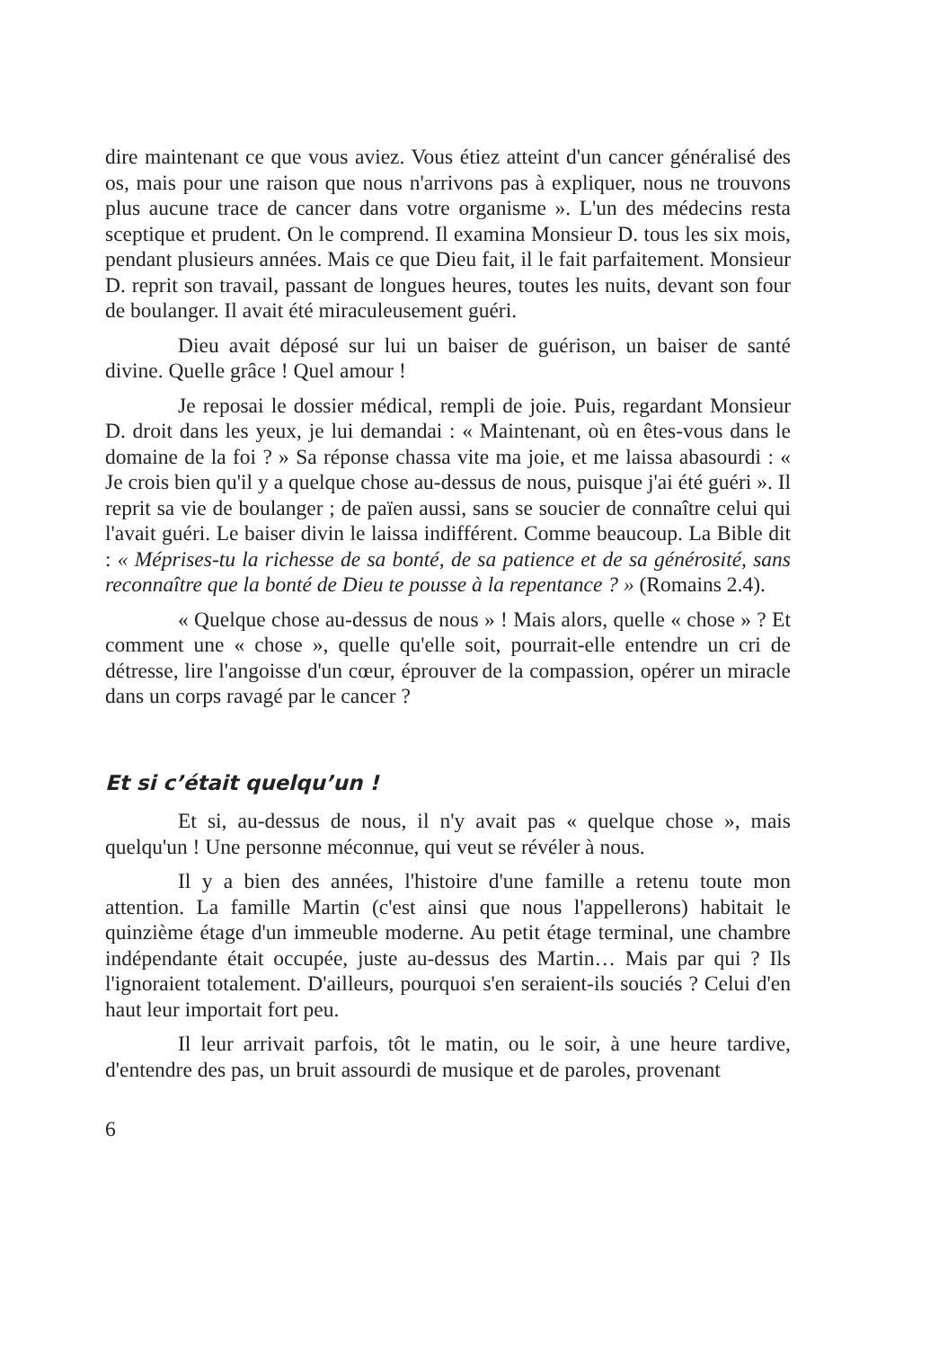dire maintenant ce que vous aviez. Vous étiez atteint d'un cancer généralisé des os, mais pour une raison que nous n'arrivons pas à expliquer, nous ne trouvons plus aucune trace de cancer dans votre organisme ». L'un des médecins resta sceptique et prudent. On le comprend. Il examina Monsieur D. tous les six mois, pendant plusieurs années. Mais ce que Dieu fait, il le fait parfaitement. Monsieur D. reprit son travail, passant de longues heures, toutes les nuits, devant son four de boulanger. Il avait été miraculeusement guéri.
Dieu avait déposé sur lui un baiser de guérison, un baiser de santé divine. Quelle grâce ! Quel amour !
Je reposai le dossier médical, rempli de joie. Puis, regardant Monsieur D. droit dans les yeux, je lui demandai : « Maintenant, où en êtes-vous dans le domaine de la foi ? » Sa réponse chassa vite ma joie, et me laissa abasourdi : « Je crois bien qu'il y a quelque chose au-dessus de nous, puisque j'ai été guéri ». Il reprit sa vie de boulanger ; de païen aussi, sans se soucier de connaître celui qui l'avait guéri. Le baiser divin le laissa indifférent. Comme beaucoup. La Bible dit : « Méprises-tu la richesse de sa bonté, de sa patience et de sa générosité, sans reconnaître que la bonté de Dieu te pousse à la repentance ? » (Romains 2.4).
« Quelque chose au-dessus de nous » ! Mais alors, quelle « chose » ? Et comment une « chose », quelle qu'elle soit, pourrait-elle entendre un cri de détresse, lire l'angoisse d'un cœur, éprouver de la compassion, opérer un miracle dans un corps ravagé par le cancer ?
Et si c’était quelqu’un !
Et si, au-dessus de nous, il n'y avait pas « quelque chose », mais quelqu'un ! Une personne méconnue, qui veut se révéler à nous.
Il y a bien des années, l'histoire d'une famille a retenu toute mon attention. La famille Martin (c'est ainsi que nous l'appellerons) habitait le quinzième étage d'un immeuble moderne. Au petit étage terminal, une chambre indépendante était occupée, juste au-dessus des Martin… Mais par qui ? Ils l'ignoraient totalement. D'ailleurs, pourquoi s'en seraient-ils souciés ? Celui d'en haut leur importait fort peu.
Il leur arrivait parfois, tôt le matin, ou le soir, à une heure tardive, d'entendre des pas, un bruit assourdi de musique et de paroles, provenant
6